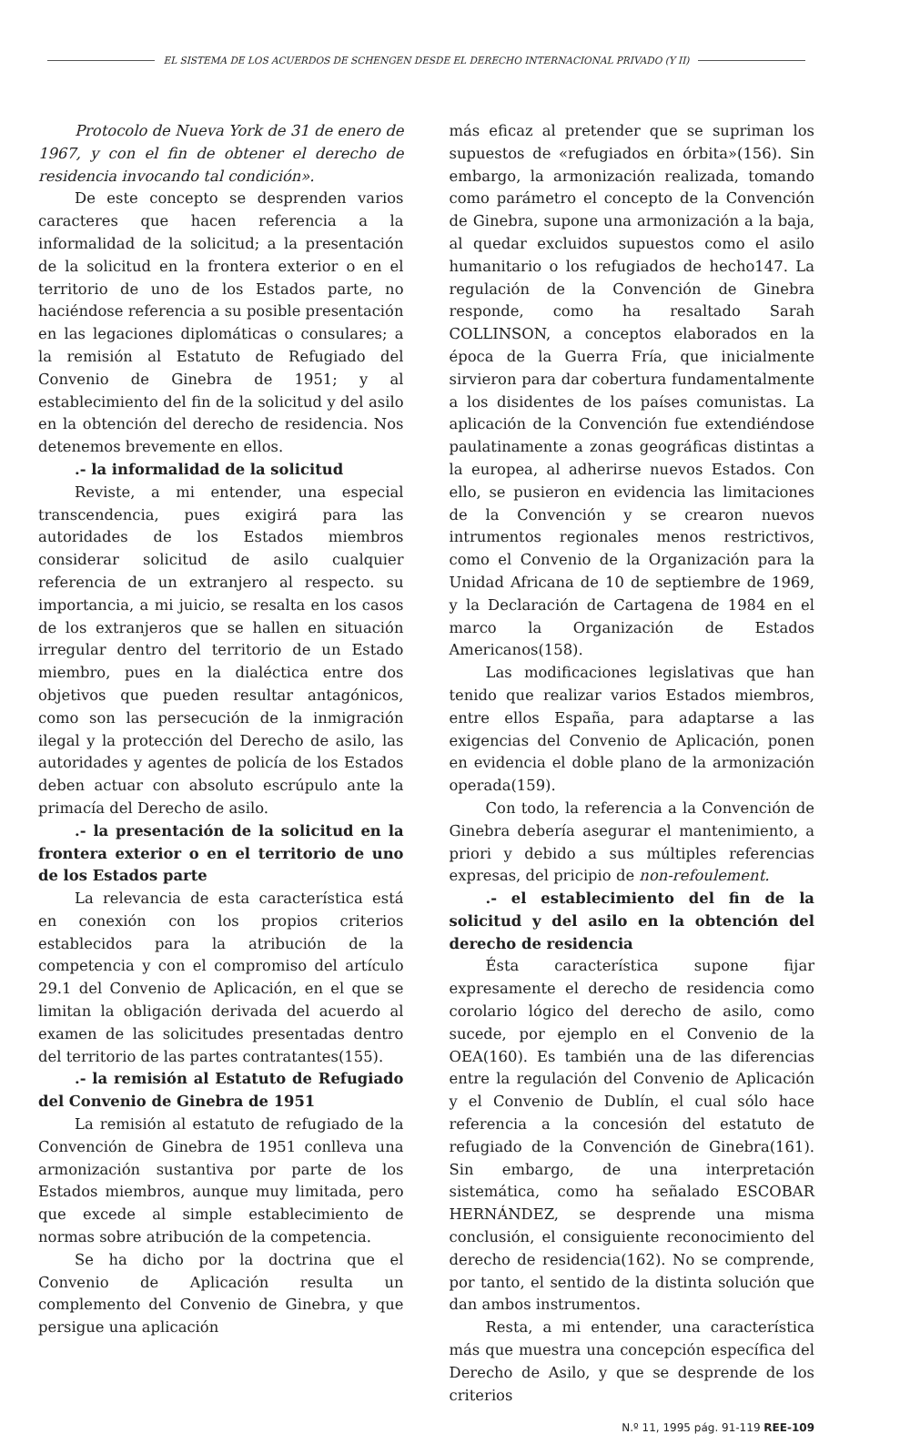EL SISTEMA DE LOS ACUERDOS DE SCHENGEN DESDE EL DERECHO INTERNACIONAL PRIVADO (Y II)
Protocolo de Nueva York de 31 de enero de 1967, y con el fin de obtener el derecho de residencia invocando tal condición».
De este concepto se desprenden varios caracteres que hacen referencia a la informalidad de la solicitud; a la presentación de la solicitud en la frontera exterior o en el territorio de uno de los Estados parte, no haciéndose referencia a su posible presentación en las legaciones diplomáticas o consulares; a la remisión al Estatuto de Refugiado del Convenio de Ginebra de 1951; y al establecimiento del fin de la solicitud y del asilo en la obtención del derecho de residencia. Nos detenemos brevemente en ellos.
.- la informalidad de la solicitud
Reviste, a mi entender, una especial transcendencia, pues exigirá para las autoridades de los Estados miembros considerar solicitud de asilo cualquier referencia de un extranjero al respecto. su importancia, a mi juicio, se resalta en los casos de los extranjeros que se hallen en situación irregular dentro del territorio de un Estado miembro, pues en la dialéctica entre dos objetivos que pueden resultar antagónicos, como son las persecución de la inmigración ilegal y la protección del Derecho de asilo, las autoridades y agentes de policía de los Estados deben actuar con absoluto escrúpulo ante la primacía del Derecho de asilo.
.- la presentación de la solicitud en la frontera exterior o en el territorio de uno de los Estados parte
La relevancia de esta característica está en conexión con los propios criterios establecidos para la atribución de la competencia y con el compromiso del artículo 29.1 del Convenio de Aplicación, en el que se limitan la obligación derivada del acuerdo al examen de las solicitudes presentadas dentro del territorio de las partes contratantes(155).
.- la remisión al Estatuto de Refugiado del Convenio de Ginebra de 1951
La remisión al estatuto de refugiado de la Convención de Ginebra de 1951 conlleva una armonización sustantiva por parte de los Estados miembros, aunque muy limitada, pero que excede al simple establecimiento de normas sobre atribución de la competencia.
Se ha dicho por la doctrina que el Convenio de Aplicación resulta un complemento del Convenio de Ginebra, y que persigue una aplicación
más eficaz al pretender que se supriman los supuestos de «refugiados en órbita»(156). Sin embargo, la armonización realizada, tomando como parámetro el concepto de la Convención de Ginebra, supone una armonización a la baja, al quedar excluidos supuestos como el asilo humanitario o los refugiados de hecho147. La regulación de la Convención de Ginebra responde, como ha resaltado Sarah COLLINSON, a conceptos elaborados en la época de la Guerra Fría, que inicialmente sirvieron para dar cobertura fundamentalmente a los disidentes de los países comunistas. La aplicación de la Convención fue extendiéndose paulatinamente a zonas geográficas distintas a la europea, al adherirse nuevos Estados. Con ello, se pusieron en evidencia las limitaciones de la Convención y se crearon nuevos intrumentos regionales menos restrictivos, como el Convenio de la Organización para la Unidad Africana de 10 de septiembre de 1969, y la Declaración de Cartagena de 1984 en el marco la Organización de Estados Americanos(158).
Las modificaciones legislativas que han tenido que realizar varios Estados miembros, entre ellos España, para adaptarse a las exigencias del Convenio de Aplicación, ponen en evidencia el doble plano de la armonización operada(159).
Con todo, la referencia a la Convención de Ginebra debería asegurar el mantenimiento, a priori y debido a sus múltiples referencias expresas, del pricipio de non-refoulement.
.- el establecimiento del fin de la solicitud y del asilo en la obtención del derecho de residencia
Ésta característica supone fijar expresamente el derecho de residencia como corolario lógico del derecho de asilo, como sucede, por ejemplo en el Convenio de la OEA(160). Es también una de las diferencias entre la regulación del Convenio de Aplicación y el Convenio de Dublín, el cual sólo hace referencia a la concesión del estatuto de refugiado de la Convención de Ginebra(161). Sin embargo, de una interpretación sistemática, como ha señalado ESCOBAR HERNÁNDEZ, se desprende una misma conclusión, el consiguiente reconocimiento del derecho de residencia(162). No se comprende, por tanto, el sentido de la distinta solución que dan ambos instrumentos.
Resta, a mi entender, una característica más que muestra una concepción específica del Derecho de Asilo, y que se desprende de los criterios
N.º 11, 1995 pág. 91-119 REE-109